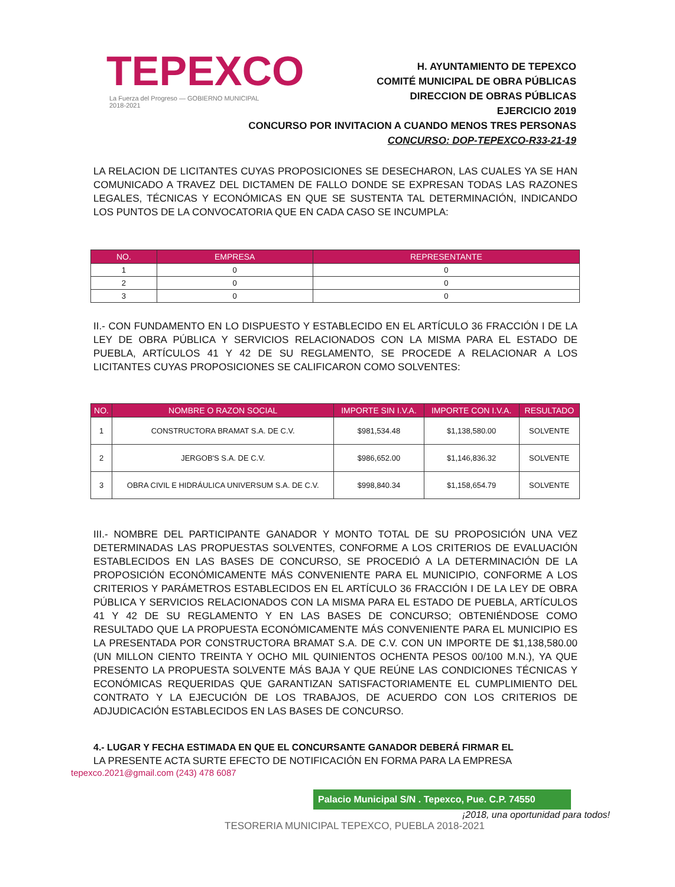TEPEXCO
La Fuerza del Progreso — GOBIERNO MUNICIPAL 2018-2021
H. AYUNTAMIENTO DE TEPEXCO
COMITÉ MUNICIPAL DE OBRA PÚBLICAS
DIRECCION DE OBRAS PÚBLICAS
EJERCICIO 2019
CONCURSO POR INVITACION A CUANDO MENOS TRES PERSONAS
CONCURSO: DOP-TEPEXCO-R33-21-19
LA RELACION DE LICITANTES CUYAS PROPOSICIONES SE DESECHARON, LAS CUALES YA SE HAN COMUNICADO A TRAVEZ DEL DICTAMEN DE FALLO DONDE SE EXPRESAN TODAS LAS RAZONES LEGALES, TÉCNICAS Y ECONÓMICAS EN QUE SE SUSTENTA TAL DETERMINACIÓN, INDICANDO LOS PUNTOS DE LA CONVOCATORIA QUE EN CADA CASO SE INCUMPLA:
| NO. | EMPRESA | REPRESENTANTE |
| --- | --- | --- |
| 1 | 0 | 0 |
| 2 | 0 | 0 |
| 3 | 0 | 0 |
II.- CON FUNDAMENTO EN LO DISPUESTO Y ESTABLECIDO EN EL ARTÍCULO 36 FRACCIÓN I DE LA LEY DE OBRA PÚBLICA Y SERVICIOS RELACIONADOS CON LA MISMA PARA EL ESTADO DE PUEBLA, ARTÍCULOS 41 Y 42 DE SU REGLAMENTO, SE PROCEDE A RELACIONAR A LOS LICITANTES CUYAS PROPOSICIONES SE CALIFICARON COMO SOLVENTES:
| NO. | NOMBRE O RAZON SOCIAL | IMPORTE SIN I.V.A. | IMPORTE CON I.V.A. | RESULTADO |
| --- | --- | --- | --- | --- |
| 1 | CONSTRUCTORA BRAMAT S.A. DE C.V. | $981,534.48 | $1,138,580.00 | SOLVENTE |
| 2 | JERGOB'S S.A. DE C.V. | $986,652.00 | $1,146,836.32 | SOLVENTE |
| 3 | OBRA CIVIL E HIDRÁULICA UNIVERSUM S.A. DE C.V. | $998,840.34 | $1,158,654.79 | SOLVENTE |
III.- NOMBRE DEL PARTICIPANTE GANADOR Y MONTO TOTAL DE SU PROPOSICIÓN UNA VEZ DETERMINADAS LAS PROPUESTAS SOLVENTES, CONFORME A LOS CRITERIOS DE EVALUACIÓN ESTABLECIDOS EN LAS BASES DE CONCURSO, SE PROCEDIÓ A LA DETERMINACIÓN DE LA PROPOSICIÓN ECONÓMICAMENTE MÁS CONVENIENTE PARA EL MUNICIPIO, CONFORME A LOS CRITERIOS Y PARÁMETROS ESTABLECIDOS EN EL ARTÍCULO 36 FRACCIÓN I DE LA LEY DE OBRA PÚBLICA Y SERVICIOS RELACIONADOS CON LA MISMA PARA EL ESTADO DE PUEBLA, ARTÍCULOS 41 Y 42 DE SU REGLAMENTO Y EN LAS BASES DE CONCURSO; OBTENIÉNDOSE COMO RESULTADO QUE LA PROPUESTA ECONÓMICAMENTE MÁS CONVENIENTE PARA EL MUNICIPIO ES LA PRESENTADA POR CONSTRUCTORA BRAMAT S.A. DE C.V. CON UN IMPORTE DE $1,138,580.00 (UN MILLON CIENTO TREINTA Y OCHO MIL QUINIENTOS OCHENTA PESOS 00/100 M.N.), YA QUE PRESENTO LA PROPUESTA SOLVENTE MÁS BAJA Y QUE REÚNE LAS CONDICIONES TÉCNICAS Y ECONÓMICAS REQUERIDAS QUE GARANTIZAN SATISFACTORIAMENTE EL CUMPLIMIENTO DEL CONTRATO Y LA EJECUCIÓN DE LOS TRABAJOS, DE ACUERDO CON LOS CRITERIOS DE ADJUDICACIÓN ESTABLECIDOS EN LAS BASES DE CONCURSO.
4.- LUGAR Y FECHA ESTIMADA EN QUE EL CONCURSANTE GANADOR DEBERÁ FIRMAR EL
LA PRESENTE ACTA SURTE EFECTO DE NOTIFICACIÓN EN FORMA PARA LA EMPRESA
tepexco.2021@gmail.com (243) 478 6087
Palacio Municipal S/N . Tepexco, Pue. C.P. 74550
¡2018, una oportunidad para todos!
TESORERIA MUNICIPAL TEPEXCO, PUEBLA 2018-2021